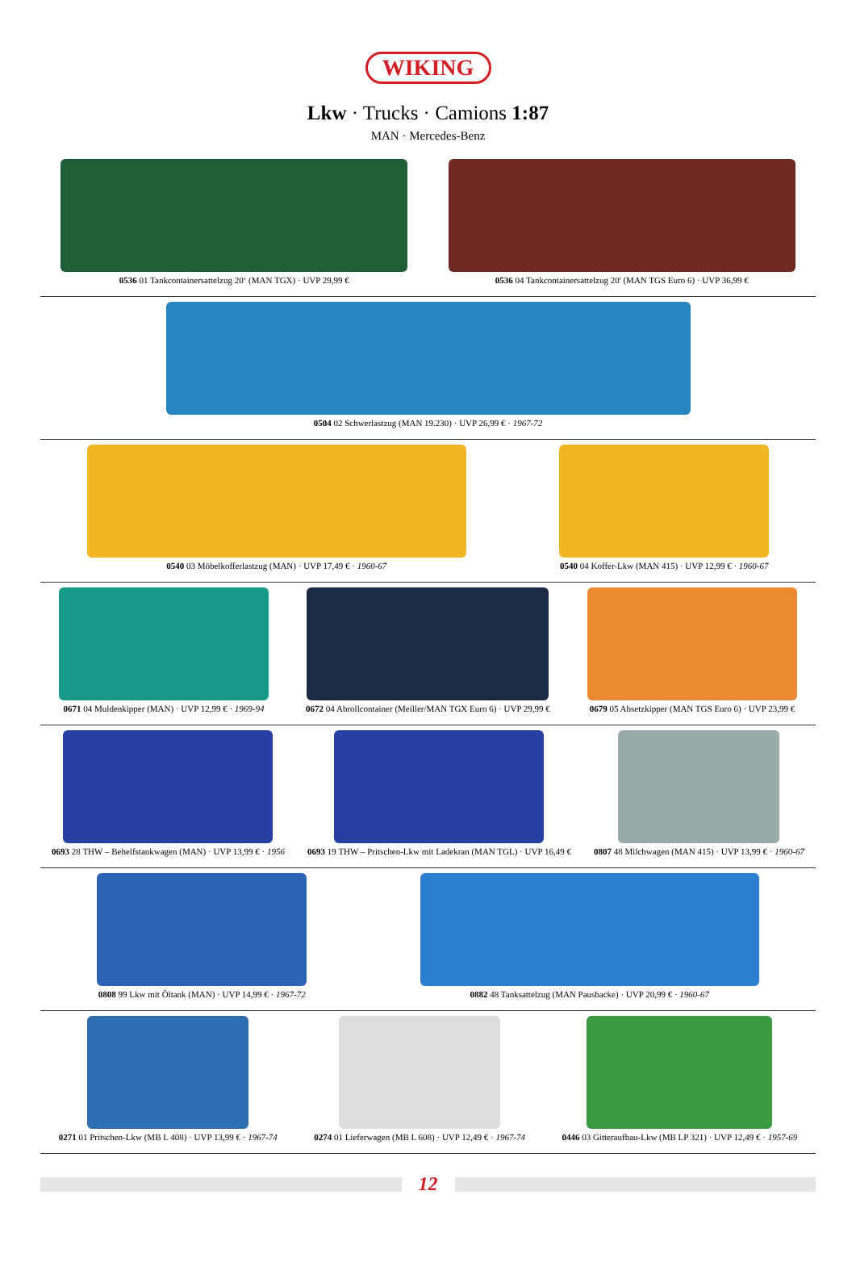WIKING
Lkw · Trucks · Camions 1:87
MAN · Mercedes-Benz
0536 01 Tankcontainersattelzug 20‘ (MAN TGX) · UVP 29,99 €
0536 04 Tankcontainersattelzug 20' (MAN TGS Euro 6) · UVP 36,99 €
0504 02 Schwerlastzug (MAN 19.230) · UVP 26,99 € · 1967-72
0540 03 Möbelkofferlastzug (MAN) · UVP 17,49 € · 1960-67
0540 04 Koffer-Lkw (MAN 415) · UVP 12,99 € · 1960-67
0671 04 Muldenkipper (MAN) · UVP 12,99 € · 1969-94
0672 04 Abrollcontainer (Meiller/MAN TGX Euro 6) · UVP 29,99 €
0679 05 Absetzkipper (MAN TGS Euro 6) · UVP 23,99 €
0693 28 THW – Behelfstankwagen (MAN) · UVP 13,99 € · 1956
0693 19 THW – Pritschen-Lkw mit Ladekran (MAN TGL) · UVP 16,49 €
0807 48 Milchwagen (MAN 415) · UVP 13,99 € · 1960-67
0808 99 Lkw mit Öltank (MAN) · UVP 14,99 € · 1967-72
0882 48 Tanksattelzug (MAN Pausbacke) · UVP 20,99 € · 1960-67
0271 01 Pritschen-Lkw (MB L 408) · UVP 13,99 € · 1967-74
0274 01 Lieferwagen (MB L 608) · UVP 12,49 € · 1967-74
0446 03 Gitteraufbau-Lkw (MB LP 321) · UVP 12,49 € · 1957-69
12